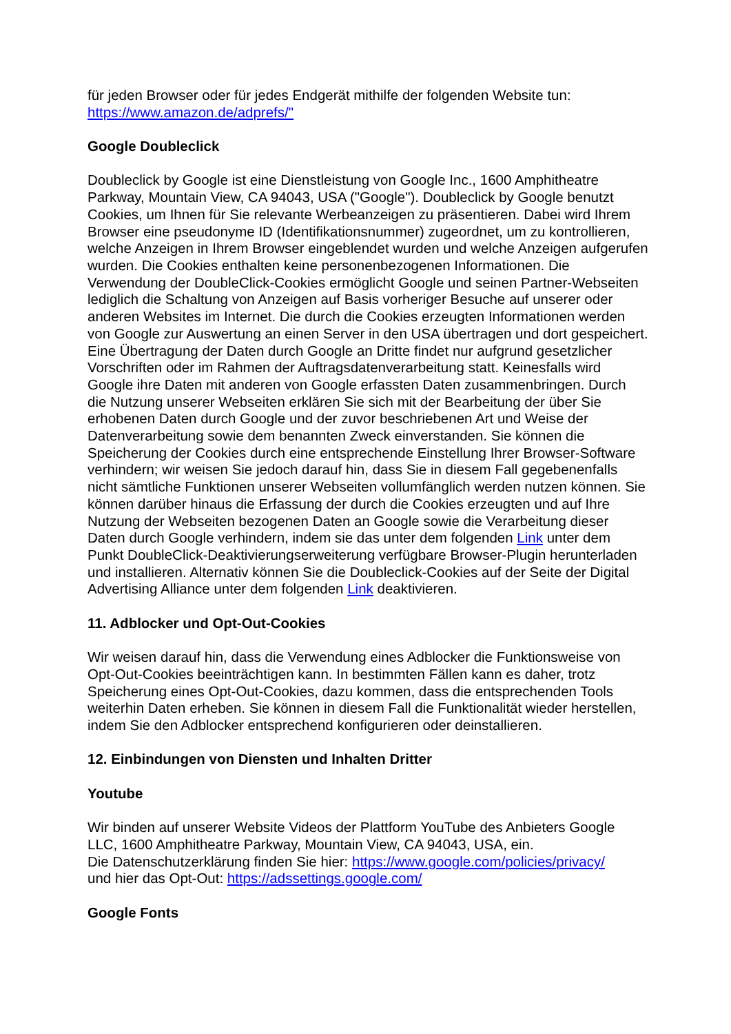für jeden Browser oder für jedes Endgerät mithilfe der folgenden Website tun:
https://www.amazon.de/adprefs/"
Google Doubleclick
Doubleclick by Google ist eine Dienstleistung von Google Inc., 1600 Amphitheatre Parkway, Mountain View, CA 94043, USA ("Google"). Doubleclick by Google benutzt Cookies, um Ihnen für Sie relevante Werbeanzeigen zu präsentieren. Dabei wird Ihrem Browser eine pseudonyme ID (Identifikationsnummer) zugeordnet, um zu kontrollieren, welche Anzeigen in Ihrem Browser eingeblendet wurden und welche Anzeigen aufgerufen wurden. Die Cookies enthalten keine personenbezogenen Informationen. Die Verwendung der DoubleClick-Cookies ermöglicht Google und seinen Partner-Webseiten lediglich die Schaltung von Anzeigen auf Basis vorheriger Besuche auf unserer oder anderen Websites im Internet. Die durch die Cookies erzeugten Informationen werden von Google zur Auswertung an einen Server in den USA übertragen und dort gespeichert. Eine Übertragung der Daten durch Google an Dritte findet nur aufgrund gesetzlicher Vorschriften oder im Rahmen der Auftragsdatenverarbeitung statt. Keinesfalls wird Google ihre Daten mit anderen von Google erfassten Daten zusammenbringen. Durch die Nutzung unserer Webseiten erklären Sie sich mit der Bearbeitung der über Sie erhobenen Daten durch Google und der zuvor beschriebenen Art und Weise der Datenverarbeitung sowie dem benannten Zweck einverstanden. Sie können die Speicherung der Cookies durch eine entsprechende Einstellung Ihrer Browser-Software verhindern; wir weisen Sie jedoch darauf hin, dass Sie in diesem Fall gegebenenfalls nicht sämtliche Funktionen unserer Webseiten vollumfänglich werden nutzen können. Sie können darüber hinaus die Erfassung der durch die Cookies erzeugten und auf Ihre Nutzung der Webseiten bezogenen Daten an Google sowie die Verarbeitung dieser Daten durch Google verhindern, indem sie das unter dem folgenden Link unter dem Punkt DoubleClick-Deaktivierungserweiterung verfügbare Browser-Plugin herunterladen und installieren. Alternativ können Sie die Doubleclick-Cookies auf der Seite der Digital Advertising Alliance unter dem folgenden Link deaktivieren.
11. Adblocker und Opt-Out-Cookies
Wir weisen darauf hin, dass die Verwendung eines Adblocker die Funktionsweise von Opt-Out-Cookies beeinträchtigen kann. In bestimmten Fällen kann es daher, trotz Speicherung eines Opt-Out-Cookies, dazu kommen, dass die entsprechenden Tools weiterhin Daten erheben. Sie können in diesem Fall die Funktionalität wieder herstellen, indem Sie den Adblocker entsprechend konfigurieren oder deinstallieren.
12. Einbindungen von Diensten und Inhalten Dritter
Youtube
Wir binden auf unserer Website Videos der Plattform YouTube des Anbieters Google LLC, 1600 Amphitheatre Parkway, Mountain View, CA 94043, USA, ein.
Die Datenschutzerklärung finden Sie hier: https://www.google.com/policies/privacy/
und hier das Opt-Out: https://adssettings.google.com/
Google Fonts